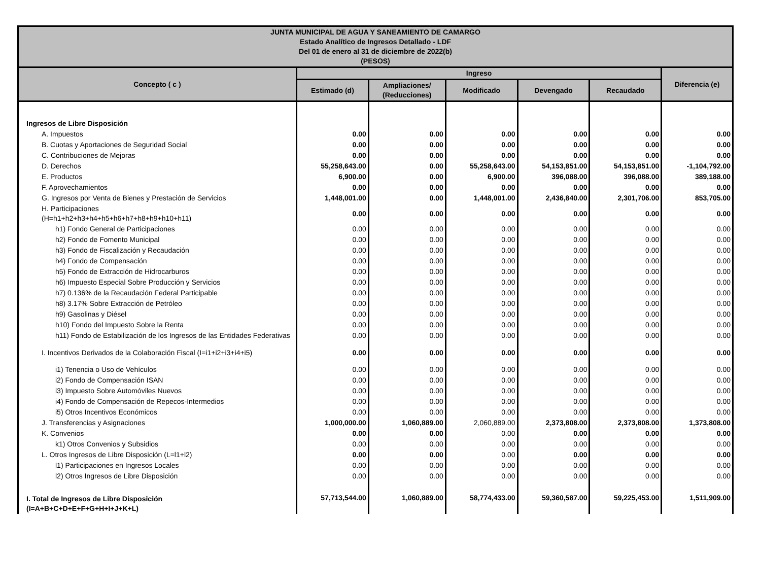| JUNTA MUNICIPAL DE AGUA Y SANEAMIENTO DE CAMARGO Estado Analítico de Ingresos Detallado - LDF Del 01 de enero al 31 de diciembre de 2022(b) (PESOS) | | | | | | |
| --- | --- | --- | --- | --- | --- | --- |
| Concepto ( c ) | Ingreso | | | | | Diferencia (e) |
| | Estimado (d) | Ampliaciones/ (Reducciones) | Modificado | Devengado | Recaudado | |
| Ingresos de Libre Disposición | | | | | | |
| A. Impuestos | 0.00 | 0.00 | 0.00 | 0.00 | 0.00 | 0.00 |
| B. Cuotas y Aportaciones de Seguridad Social | 0.00 | 0.00 | 0.00 | 0.00 | 0.00 | 0.00 |
| C. Contribuciones de Mejoras | 0.00 | 0.00 | 0.00 | 0.00 | 0.00 | 0.00 |
| D. Derechos | 55,258,643.00 | 0.00 | 55,258,643.00 | 54,153,851.00 | 54,153,851.00 | -1,104,792.00 |
| E. Productos | 6,900.00 | 0.00 | 6,900.00 | 396,088.00 | 396,088.00 | 389,188.00 |
| F. Aprovechamientos | 0.00 | 0.00 | 0.00 | 0.00 | 0.00 | 0.00 |
| G. Ingresos por Venta de Bienes y Prestación de Servicios | 1,448,001.00 | 0.00 | 1,448,001.00 | 2,436,840.00 | 2,301,706.00 | 853,705.00 |
| H. Participaciones (H=h1+h2+h3+h4+h5+h6+h7+h8+h9+h10+h11) | 0.00 | 0.00 | 0.00 | 0.00 | 0.00 | 0.00 |
| h1) Fondo General de Participaciones | 0.00 | 0.00 | 0.00 | 0.00 | 0.00 | 0.00 |
| h2) Fondo de Fomento Municipal | 0.00 | 0.00 | 0.00 | 0.00 | 0.00 | 0.00 |
| h3) Fondo de Fiscalización y Recaudación | 0.00 | 0.00 | 0.00 | 0.00 | 0.00 | 0.00 |
| h4) Fondo de Compensación | 0.00 | 0.00 | 0.00 | 0.00 | 0.00 | 0.00 |
| h5) Fondo de Extracción de Hidrocarburos | 0.00 | 0.00 | 0.00 | 0.00 | 0.00 | 0.00 |
| h6) Impuesto Especial Sobre Producción y Servicios | 0.00 | 0.00 | 0.00 | 0.00 | 0.00 | 0.00 |
| h7) 0.136% de la Recaudación Federal Participable | 0.00 | 0.00 | 0.00 | 0.00 | 0.00 | 0.00 |
| h8) 3.17% Sobre Extracción de Petróleo | 0.00 | 0.00 | 0.00 | 0.00 | 0.00 | 0.00 |
| h9) Gasolinas y Diésel | 0.00 | 0.00 | 0.00 | 0.00 | 0.00 | 0.00 |
| h10) Fondo del Impuesto Sobre la Renta | 0.00 | 0.00 | 0.00 | 0.00 | 0.00 | 0.00 |
| h11) Fondo de Estabilización de los Ingresos de las Entidades Federativas | 0.00 | 0.00 | 0.00 | 0.00 | 0.00 | 0.00 |
| I. Incentivos Derivados de la Colaboración Fiscal (I=i1+i2+i3+i4+i5) | 0.00 | 0.00 | 0.00 | 0.00 | 0.00 | 0.00 |
| i1) Tenencia o Uso de Vehículos | 0.00 | 0.00 | 0.00 | 0.00 | 0.00 | 0.00 |
| i2) Fondo de Compensación ISAN | 0.00 | 0.00 | 0.00 | 0.00 | 0.00 | 0.00 |
| i3) Impuesto Sobre Automóviles Nuevos | 0.00 | 0.00 | 0.00 | 0.00 | 0.00 | 0.00 |
| i4) Fondo de Compensación de Repecos-Intermedios | 0.00 | 0.00 | 0.00 | 0.00 | 0.00 | 0.00 |
| i5) Otros Incentivos Económicos | 0.00 | 0.00 | 0.00 | 0.00 | 0.00 | 0.00 |
| J. Transferencias y Asignaciones | 1,000,000.00 | 1,060,889.00 | 2,060,889.00 | 2,373,808.00 | 2,373,808.00 | 1,373,808.00 |
| K. Convenios | 0.00 | 0.00 | 0.00 | 0.00 | 0.00 | 0.00 |
| k1) Otros Convenios y Subsidios | 0.00 | 0.00 | 0.00 | 0.00 | 0.00 | 0.00 |
| L. Otros Ingresos de Libre Disposición (L=l1+l2) | 0.00 | 0.00 | 0.00 | 0.00 | 0.00 | 0.00 |
| l1) Participaciones en Ingresos Locales | 0.00 | 0.00 | 0.00 | 0.00 | 0.00 | 0.00 |
| l2) Otros Ingresos de Libre Disposición | 0.00 | 0.00 | 0.00 | 0.00 | 0.00 | 0.00 |
| I. Total de Ingresos de Libre Disposición (I=A+B+C+D+E+F+G+H+I+J+K+L) | 57,713,544.00 | 1,060,889.00 | 58,774,433.00 | 59,360,587.00 | 59,225,453.00 | 1,511,909.00 |